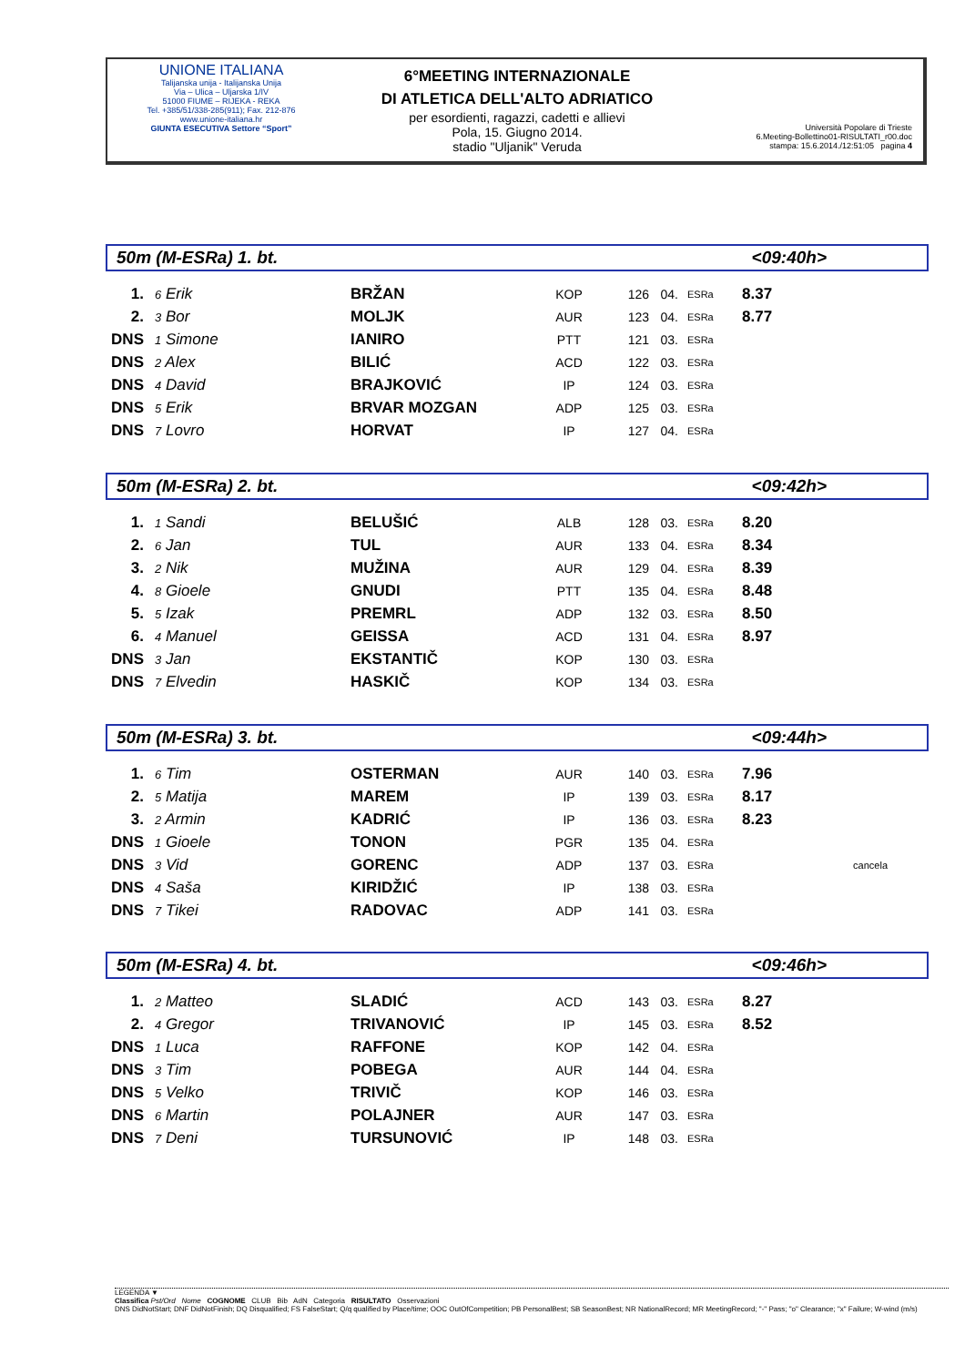UNIONE ITALIANA
Talijanska unija - Italijanska Unija
Via – Ulica – Uljarska 1/IV
51000 FIUME – RIJEKA - REKA
Tel. +385/51/338-285(911); Fax. 212-876
www.unione-italiana.hr
GIUNTA ESECUTIVA Settore “Sport”
6°MEETING INTERNAZIONALE
DI ATLETICA DELL'ALTO ADRIATICO
per esordienti, ragazzi, cadetti e allievi
Pola, 15. Giugno 2014.
stadio "Uljanik" Veruda
Università Popolare di Trieste
6.Meeting-Bollettino01-RISULTATI_r00.doc
stampa: 15.6.2014./12:51:05 pagina 4
50m (M-ESRa) 1. bt. <09:40h>
| 1. | 6 Erik | BRŽAN | KOP | 126 | 04. | ESRa | 8.37 |
| 2. | 3 Bor | MOLJK | AUR | 123 | 04. | ESRa | 8.77 |
| DNS | 1 Simone | IANIRO | PTT | 121 | 03. | ESRa | |
| DNS | 2 Alex | BILIĆ | ACD | 122 | 03. | ESRa | |
| DNS | 4 David | BRAJKOVIĆ | IP | 124 | 03. | ESRa | |
| DNS | 5 Erik | BRVAR MOZGAN | ADP | 125 | 03. | ESRa | |
| DNS | 7 Lovro | HORVAT | IP | 127 | 04. | ESRa | |
50m (M-ESRa) 2. bt. <09:42h>
| 1. | 1 Sandi | BELUŠIĆ | ALB | 128 | 03. | ESRa | 8.20 |
| 2. | 6 Jan | TUL | AUR | 133 | 04. | ESRa | 8.34 |
| 3. | 2 Nik | MUŽINA | AUR | 129 | 04. | ESRa | 8.39 |
| 4. | 8 Gioele | GNUDI | PTT | 135 | 04. | ESRa | 8.48 |
| 5. | 5 Izak | PREMRL | ADP | 132 | 03. | ESRa | 8.50 |
| 6. | 4 Manuel | GEISSA | ACD | 131 | 04. | ESRa | 8.97 |
| DNS | 3 Jan | EKSTANTIČ | KOP | 130 | 03. | ESRa | |
| DNS | 7 Elvedin | HASKIČ | KOP | 134 | 03. | ESRa | |
50m (M-ESRa) 3. bt. <09:44h>
| 1. | 6 Tim | OSTERMAN | AUR | 140 | 03. | ESRa | 7.96 |
| 2. | 5 Matija | MAREM | IP | 139 | 03. | ESRa | 8.17 |
| 3. | 2 Armin | KADRIĆ | IP | 136 | 03. | ESRa | 8.23 |
| DNS | 1 Gioele | TONON | PGR | 135 | 04. | ESRa | |
| DNS | 3 Vid | GORENC | ADP | 137 | 03. | ESRa | cancela |
| DNS | 4 Saša | KIRIDŽIĆ | IP | 138 | 03. | ESRa | |
| DNS | 7 Tikei | RADOVAC | ADP | 141 | 03. | ESRa | |
50m (M-ESRa) 4. bt. <09:46h>
| 1. | 2 Matteo | SLADIĆ | ACD | 143 | 03. | ESRa | 8.27 |
| 2. | 4 Gregor | TRIVANOVIĆ | IP | 145 | 03. | ESRa | 8.52 |
| DNS | 1 Luca | RAFFONE | KOP | 142 | 04. | ESRa | |
| DNS | 3 Tim | POBEGA | AUR | 144 | 04. | ESRa | |
| DNS | 5 Velko | TRIVIČ | KOP | 146 | 03. | ESRa | |
| DNS | 6 Martin | POLAJNER | AUR | 147 | 03. | ESRa | |
| DNS | 7 Deni | TURSUNOVIĆ | IP | 148 | 03. | ESRa | |
LEGENDA ▼
Classifica Pst/Ord Nome COGNOME CLUB Bib AdN Categoria RISULTATO Osservazioni
DNS DidNotStart; DNF DidNotFinish; DQ Disqualified; FS FalseStart; Q/q qualified by Place/time; OOC OutOfCompetition; PB PersonalBest; SB SeasonBest; NR NationalRecord; MR MeetingRecord; "-" Pass; "o" Clearance; "x" Failure; W-wind (m/s)